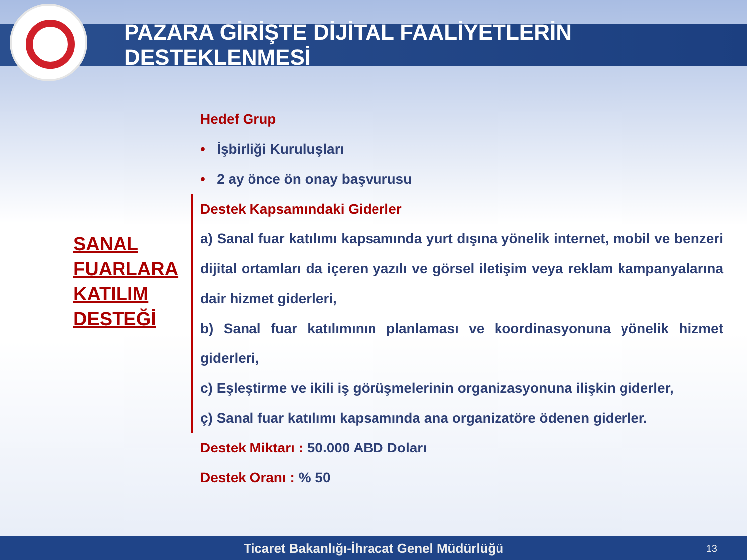PAZARA GİRİŞTE DİJİTAL FAALİYETLERİN DESTEKLENMESİ
SANAL
FUARLARA
KATILIM
DESTEĞİ
Hedef Grup
• İşbirliği Kuruluşları
• 2 ay önce ön onay başvurusu
Destek Kapsamındaki Giderler
a) Sanal fuar katılımı kapsamında yurt dışına yönelik internet, mobil ve benzeri dijital ortamları da içeren yazılı ve görsel iletişim veya reklam kampanyalarına dair hizmet giderleri,
b) Sanal fuar katılımının planlaması ve koordinasyonuna yönelik hizmet giderleri,
c) Eşleştirme ve ikili iş görüşmelerinin organizasyonuna ilişkin giderler,
ç) Sanal fuar katılımı kapsamında ana organizatöre ödenen giderler.
Destek Miktarı : 50.000 ABD Doları
Destek Oranı : % 50
Ticaret Bakanlığı-İhracat Genel Müdürlüğü 13